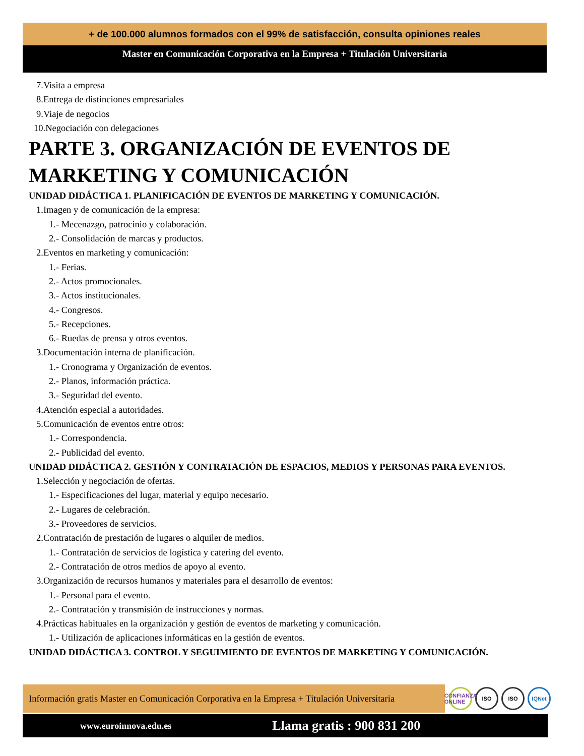+ de 100.000 alumnos formados con el 99% de satisfacción, consulta opiniones reales
Master en Comunicación Corporativa en la Empresa + Titulación Universitaria
7.Visita a empresa
8.Entrega de distinciones empresariales
9.Viaje de negocios
10.Negociación con delegaciones
PARTE 3. ORGANIZACIÓN DE EVENTOS DE MARKETING Y COMUNICACIÓN
UNIDAD DIDÁCTICA 1. PLANIFICACIÓN DE EVENTOS DE MARKETING Y COMUNICACIÓN.
1.Imagen y de comunicación de la empresa:
1.- Mecenazgo, patrocinio y colaboración.
2.- Consolidación de marcas y productos.
2.Eventos en marketing y comunicación:
1.- Ferias.
2.- Actos promocionales.
3.- Actos institucionales.
4.- Congresos.
5.- Recepciones.
6.- Ruedas de prensa y otros eventos.
3.Documentación interna de planificación.
1.- Cronograma y Organización de eventos.
2.- Planos, información práctica.
3.- Seguridad del evento.
4.Atención especial a autoridades.
5.Comunicación de eventos entre otros:
1.- Correspondencia.
2.- Publicidad del evento.
UNIDAD DIDÁCTICA 2. GESTIÓN Y CONTRATACIÓN DE ESPACIOS, MEDIOS Y PERSONAS PARA EVENTOS.
1.Selección y negociación de ofertas.
1.- Especificaciones del lugar, material y equipo necesario.
2.- Lugares de celebración.
3.- Proveedores de servicios.
2.Contratación de prestación de lugares o alquiler de medios.
1.- Contratación de servicios de logística y catering del evento.
2.- Contratación de otros medios de apoyo al evento.
3.Organización de recursos humanos y materiales para el desarrollo de eventos:
1.- Personal para el evento.
2.- Contratación y transmisión de instrucciones y normas.
4.Prácticas habituales en la organización y gestión de eventos de marketing y comunicación.
1.- Utilización de aplicaciones informáticas en la gestión de eventos.
UNIDAD DIDÁCTICA 3. CONTROL Y SEGUIMIENTO DE EVENTOS DE MARKETING Y COMUNICACIÓN.
Información gratis Master en Comunicación Corporativa en la Empresa + Titulación Universitaria
CONFIANZA ONLINE ISO ISO IQNet
www.euroinnova.edu.es Llama gratis : 900 831 200